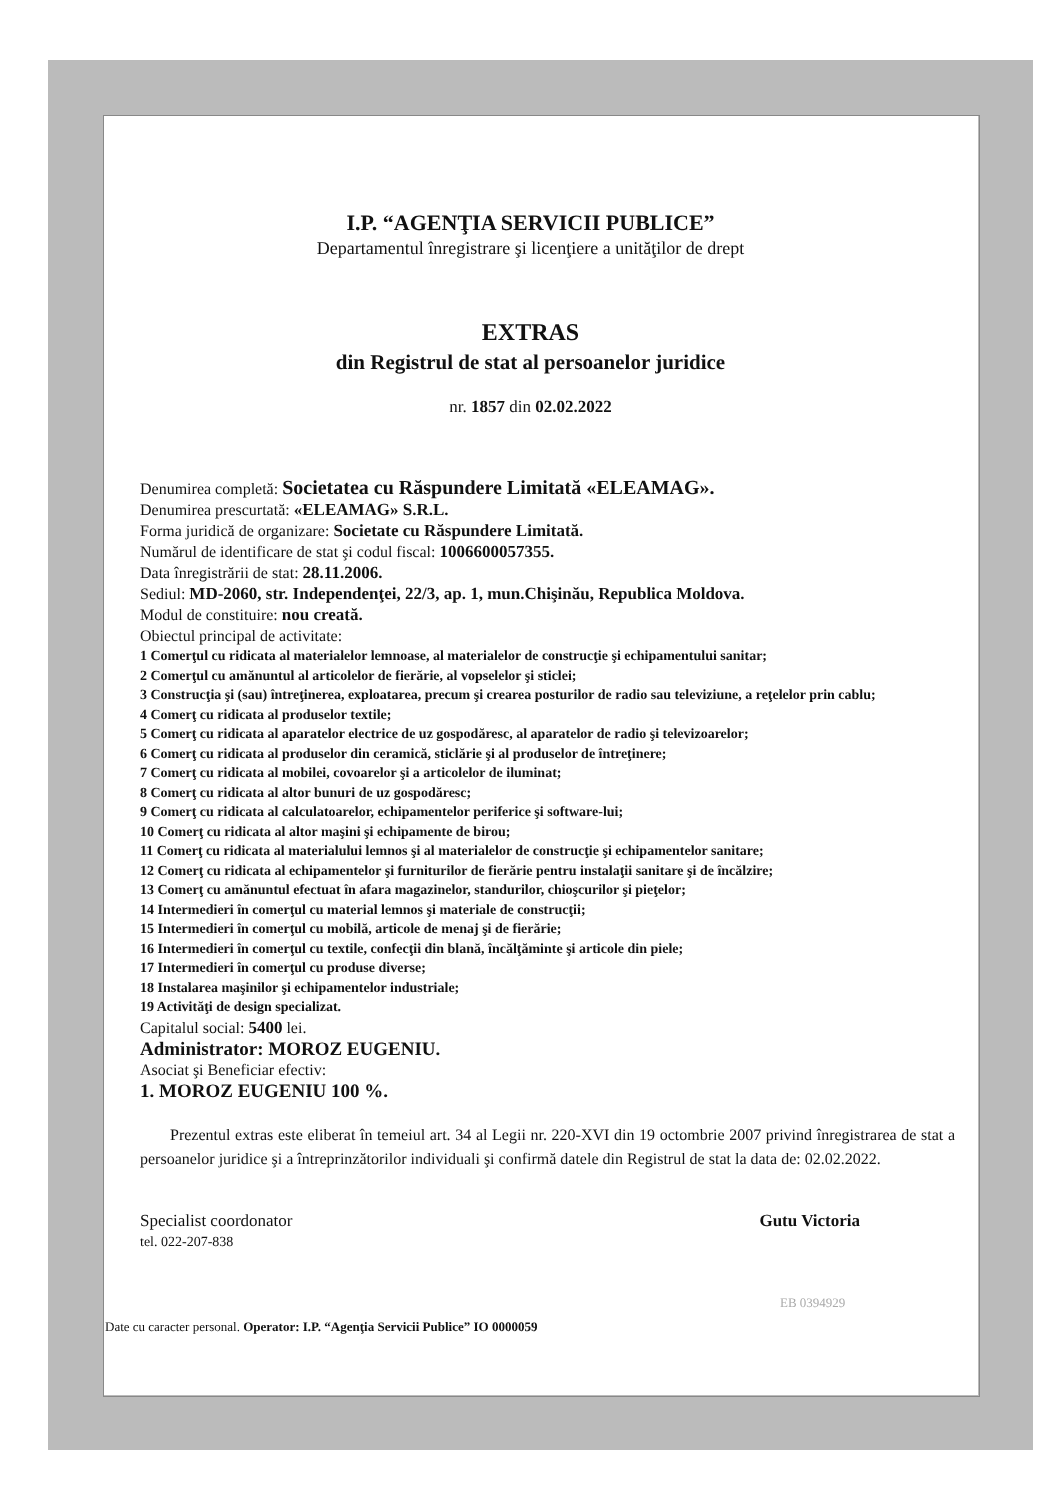I.P. “AGENŢIA SERVICII PUBLICE”
Departamentul înregistrare şi licenţiere a unităţilor de drept
EXTRAS
din Registrul de stat al persoanelor juridice
nr. 1857 din 02.02.2022
Denumirea completă: Societatea cu Răspundere Limitată «ELEAMAG».
Denumirea prescurtată: «ELEAMAG» S.R.L.
Forma juridică de organizare: Societate cu Răspundere Limitată.
Numărul de identificare de stat şi codul fiscal: 1006600057355.
Data înregistrării de stat: 28.11.2006.
Sediul: MD-2060, str. Independenţei, 22/3, ap. 1, mun.Chişinău, Republica Moldova.
Modul de constituire: nou creată.
Obiectul principal de activitate:
1 Comerţul cu ridicata al materialelor lemnoase, al materialelor de construcţie şi echipamentului sanitar;
2 Comerţul cu amănuntul al articolelor de fierărie, al vopselelor şi sticlei;
3 Construcţia şi (sau) întreţinerea, exploatarea, precum şi crearea posturilor de radio sau televiziune, a reţelelor prin cablu;
4 Comerţ cu ridicata al produselor textile;
5 Comerţ cu ridicata al aparatelor electrice de uz gospodăresc, al aparatelor de radio şi televizoarelor;
6 Comerţ cu ridicata al produselor din ceramică, sticlărie şi al produselor de întreţinere;
7 Comerţ cu ridicata al mobilei, covoarelor şi a articolelor de iluminat;
8 Comerţ cu ridicata al altor bunuri de uz gospodăresc;
9 Comerţ cu ridicata al calculatoarelor, echipamentelor periferice şi software-lui;
10 Comerţ cu ridicata al altor maşini şi echipamente de birou;
11 Comerţ cu ridicata al materialului lemnos şi al materialelor de construcţie şi echipamentelor sanitare;
12 Comerţ cu ridicata al echipamentelor şi furniturilor de fierărie pentru instalaţii sanitare şi de încălzire;
13 Comerţ cu amănuntul efectuat în afara magazinelor, standurilor, chioşcurilor şi pieţelor;
14 Intermedieri în comerţul cu material lemnos şi materiale de construcţii;
15 Intermedieri în comerţul cu mobilă, articole de menaj şi de fierărie;
16 Intermedieri în comerţul cu textile, confecţii din blană, încălţăminte şi articole din piele;
17 Intermedieri în comerţul cu produse diverse;
18 Instalarea maşinilor şi echipamentelor industriale;
19 Activităţi de design specializat.
Capitalul social: 5400 lei.
Administrator: MOROZ EUGENIU.
Asociat şi Beneficiar efectiv:
1. MOROZ EUGENIU 100 %.
Prezentul extras este eliberat în temeiul art. 34 al Legii nr. 220-XVI din 19 octombrie 2007 privind înregistrarea de stat a persoanelor juridice şi a întreprinzătorilor individuali şi confirmă datele din Registrul de stat la data de: 02.02.2022.
Specialist coordonator
tel. 022-207-838
Gutu Victoria
EB 0394929
Date cu caracter personal. Operator: I.P. “Agenţia Servicii Publice” IO 0000059